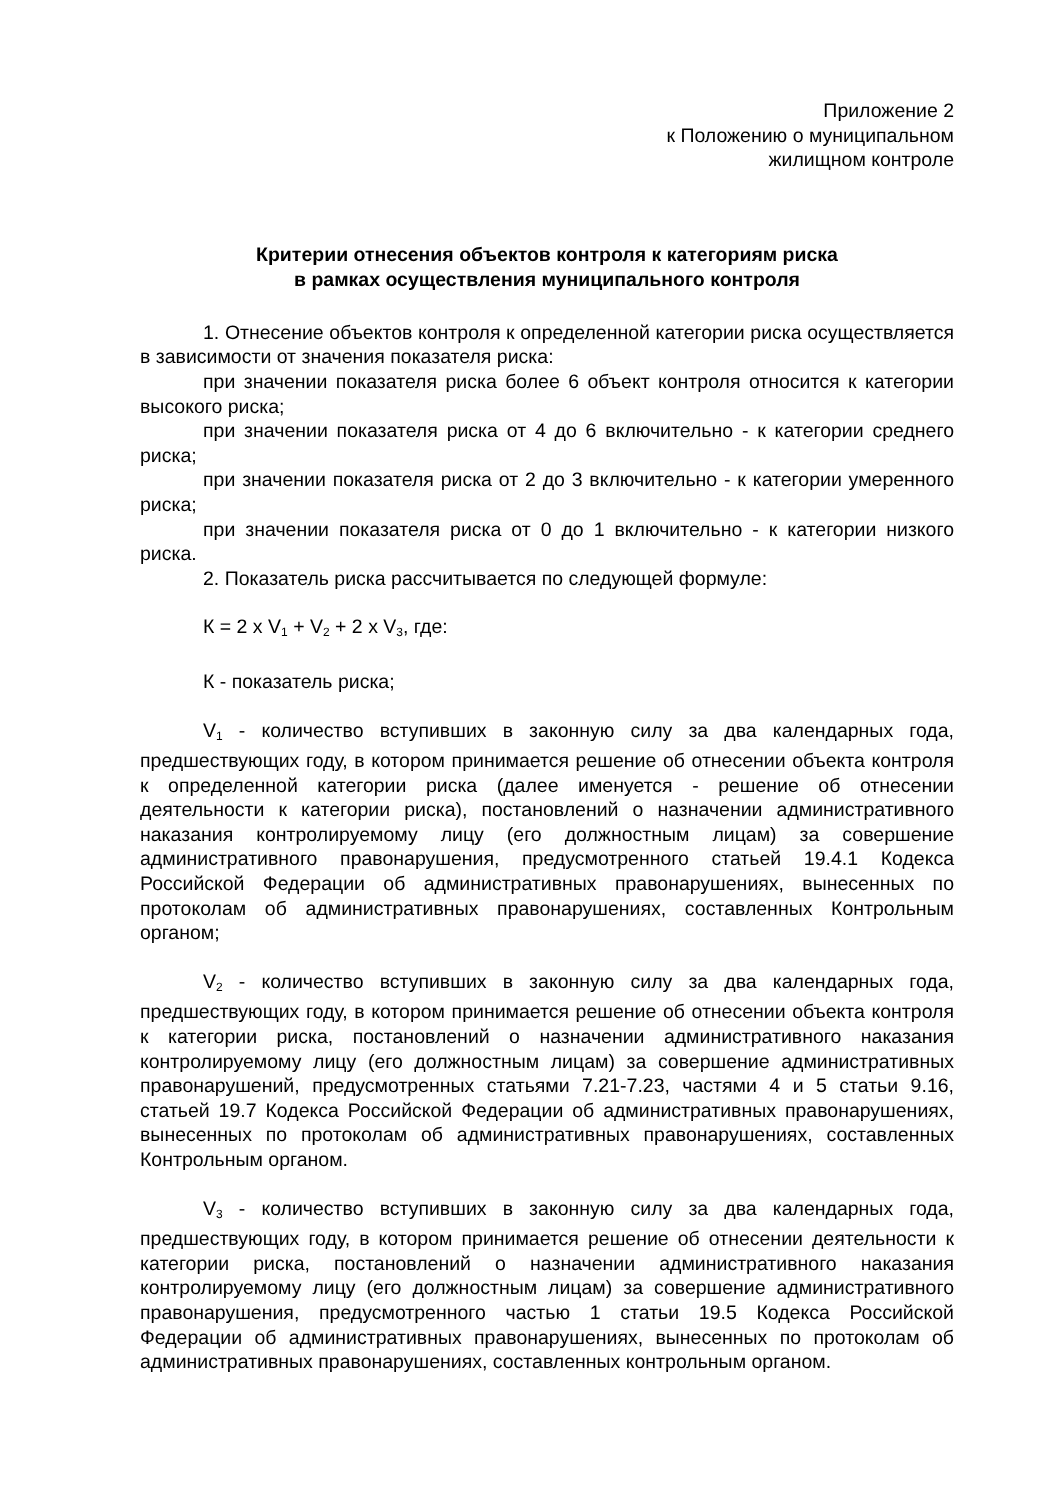Приложение 2
к Положению о муниципальном
жилищном контроле
Критерии отнесения объектов контроля к категориям риска
в рамках осуществления муниципального контроля
1. Отнесение объектов контроля к определенной категории риска осуществляется в зависимости от значения показателя риска:
при значении показателя риска более 6 объект контроля относится к категории высокого риска;
при значении показателя риска от 4 до 6 включительно - к категории среднего риска;
при значении показателя риска от 2 до 3 включительно - к категории умеренного риска;
при значении показателя риска от 0 до 1 включительно - к категории низкого риска.
2. Показатель риска рассчитывается по следующей формуле:
К = 2 x V<sub>1</sub> + V<sub>2</sub> + 2 x V<sub>3</sub>, где:
К - показатель риска;
V<sub>1</sub> - количество вступивших в законную силу за два календарных года, предшествующих году, в котором принимается решение об отнесении объекта контроля к определенной категории риска (далее именуется - решение об отнесении деятельности к категории риска), постановлений о назначении административного наказания контролируемому лицу (его должностным лицам) за совершение административного правонарушения, предусмотренного статьей 19.4.1 Кодекса Российской Федерации об административных правонарушениях, вынесенных по протоколам об административных правонарушениях, составленных Контрольным органом;
V<sub>2</sub> - количество вступивших в законную силу за два календарных года, предшествующих году, в котором принимается решение об отнесении объекта контроля к категории риска, постановлений о назначении административного наказания контролируемому лицу (его должностным лицам) за совершение административных правонарушений, предусмотренных статьями 7.21-7.23, частями 4 и 5 статьи 9.16, статьей 19.7 Кодекса Российской Федерации об административных правонарушениях, вынесенных по протоколам об административных правонарушениях, составленных Контрольным органом.
V<sub>3</sub> - количество вступивших в законную силу за два календарных года, предшествующих году, в котором принимается решение об отнесении деятельности к категории риска, постановлений о назначении административного наказания контролируемому лицу (его должностным лицам) за совершение административного правонарушения, предусмотренного частью 1 статьи 19.5 Кодекса Российской Федерации об административных правонарушениях, вынесенных по протоколам об административных правонарушениях, составленных контрольным органом.